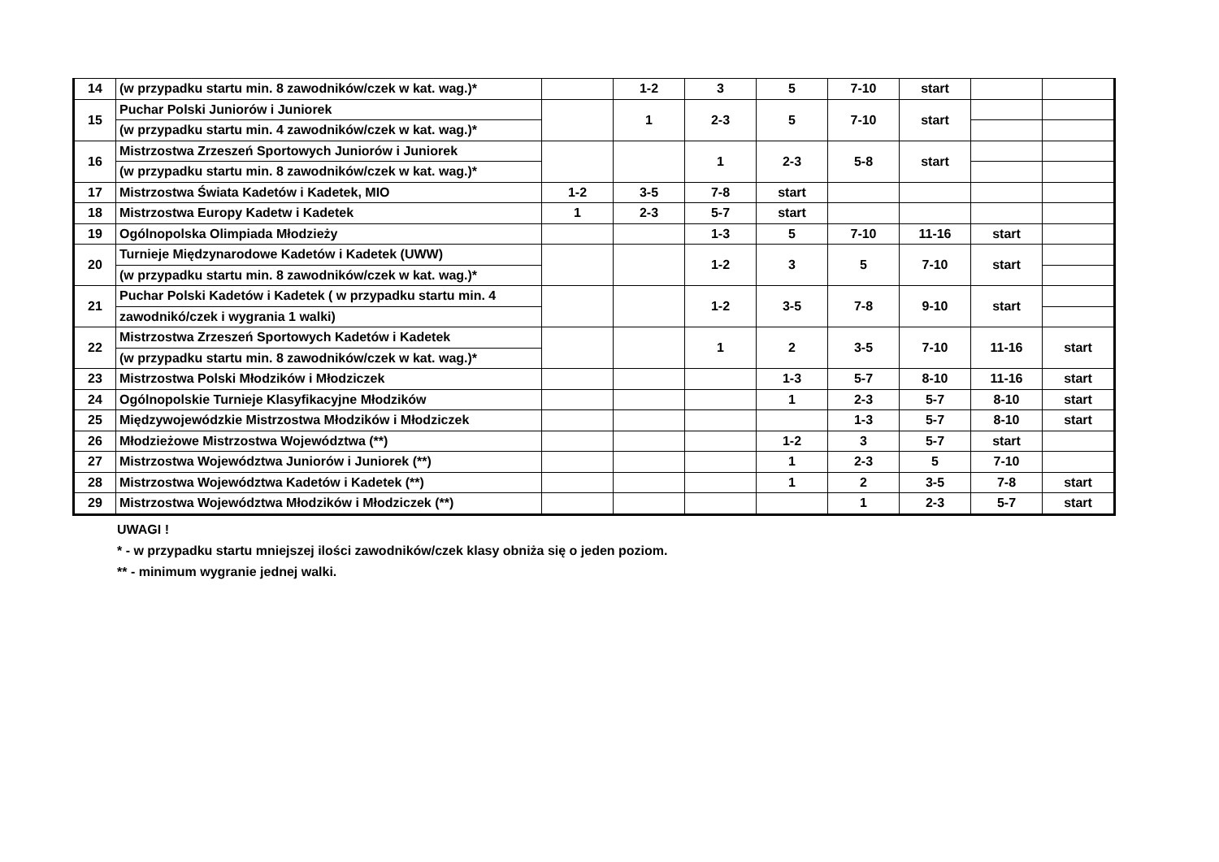| 14 | (w przypadku startu min. 8 zawodników/czek w kat. wag.)* | | 1-2 | 3 | 5 | 7-10 | start | | |
| 15 | Puchar Polski Juniorów i Juniorek | | 1 | 2-3 | 5 | 7-10 | start | | |
| | (w przypadku startu min. 4 zawodników/czek w kat. wag.)* | | | | | | | | |
| 16 | Mistrzostwa Zrzeszeń Sportowych Juniorów i Juniorek | | | 1 | 2-3 | 5-8 | start | | |
| | (w przypadku startu min. 8 zawodników/czek w kat. wag.)* | | | | | | | | |
| 17 | Mistrzostwa Świata Kadetów i Kadetek, MIO | 1-2 | 3-5 | 7-8 | start | | | | |
| 18 | Mistrzostwa Europy Kadetw i Kadetek | 1 | 2-3 | 5-7 | start | | | | |
| 19 | Ogólnopolska Olimpiada Młodzieży | | | 1-3 | 5 | 7-10 | 11-16 | start | |
| 20 | Turnieje Międzynarodowe Kadetów i Kadetek (UWW) | | | 1-2 | 3 | 5 | 7-10 | start | |
| | (w przypadku startu min. 8 zawodników/czek w kat. wag.)* | | | | | | | | |
| 21 | Puchar Polski Kadetów i Kadetek ( w przypadku startu min. 4 | | | 1-2 | 3-5 | 7-8 | 9-10 | start | |
| | zawodnikó/czek i wygrania 1 walki) | | | | | | | | |
| 22 | Mistrzostwa Zrzeszeń Sportowych Kadetów i Kadetek | | | 1 | 2 | 3-5 | 7-10 | 11-16 | start |
| | (w przypadku startu min. 8 zawodników/czek w kat. wag.)* | | | | | | | | |
| 23 | Mistrzostwa Polski Młodzików i Młodziczek | | | | 1-3 | 5-7 | 8-10 | 11-16 | start |
| 24 | Ogólnopolskie Turnieje Klasyfikacyjne Młodzików | | | | 1 | 2-3 | 5-7 | 8-10 | start |
| 25 | Międzywojewódzkie Mistrzostwa Młodzików i Młodziczek | | | | | 1-3 | 5-7 | 8-10 | start |
| 26 | Młodzieżowe Mistrzostwa Województwa (**) | | | | 1-2 | 3 | 5-7 | start | |
| 27 | Mistrzostwa Województwa Juniorów i Juniorek (**) | | | | 1 | 2-3 | 5 | 7-10 | |
| 28 | Mistrzostwa Województwa Kadetów i Kadetek (**) | | | | 1 | 2 | 3-5 | 7-8 | start |
| 29 | Mistrzostwa Województwa Młodzików i Młodziczek (**) | | | | | 1 | 2-3 | 5-7 | start |
UWAGI !
* - w przypadku startu mniejszej ilości zawodników/czek klasy obniża się o jeden poziom.
** - minimum wygranie jednej walki.